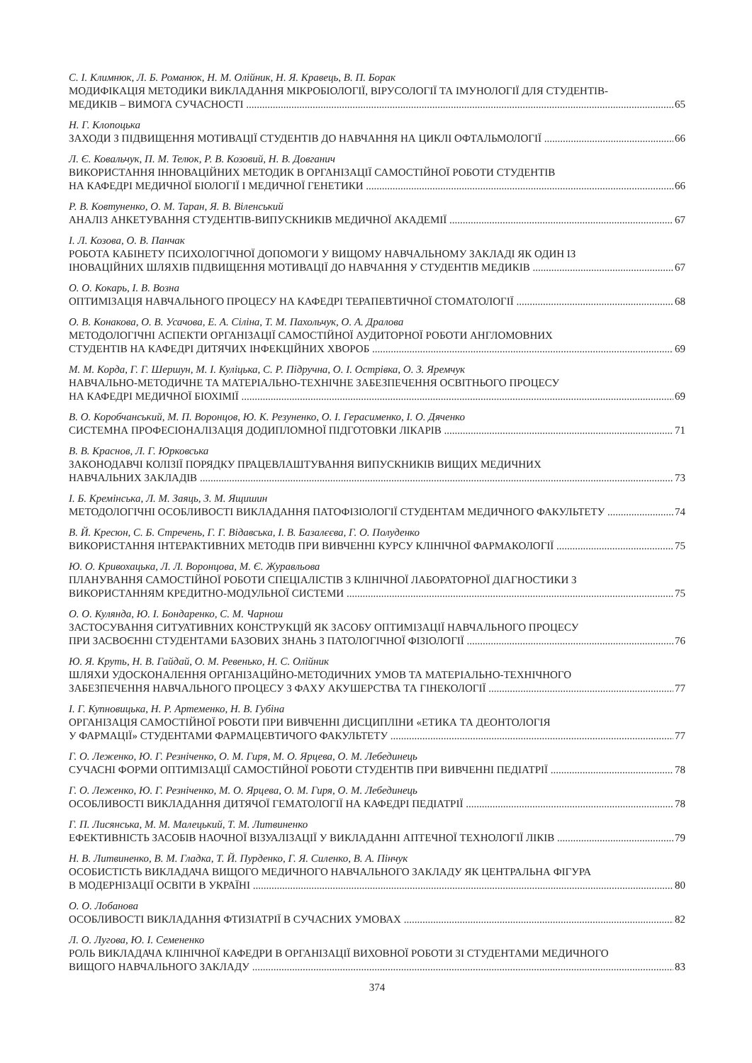С. І. Климнюк, Л. Б. Романюк, Н. М. Олійник, Н. Я. Кравець, В. П. Борак
МОДИФІКАЦІЯ МЕТОДИКИ ВИКЛАДАННЯ МІКРОБІОЛОГІЇ, ВІРУСОЛОГІЇ ТА ІМУНОЛОГІЇ ДЛЯ СТУДЕНТІВ-
МЕДИКІВ – ВИМОГА СУЧАСНОСТІ 65
Н. Г. Клопоцька
ЗАХОДИ З ПІДВИЩЕННЯ МОТИВАЦІЇ СТУДЕНТІВ ДО НАВЧАННЯ НА ЦИКЛІ ОФТАЛЬМОЛОГІЇ 66
Л. Є. Ковальчук, П. М. Телюк, Р. В. Козовий, Н. В. Довганич
ВИКОРИСТАННЯ ІННОВАЦІЙНИХ МЕТОДИК В ОРГАНІЗАЦІЇ САМОСТІЙНОЇ РОБОТИ СТУДЕНТІВ
НА КАФЕДРІ МЕДИЧНОЇ БІОЛОГІЇ І МЕДИЧНОЇ ГЕНЕТИКИ 66
Р. В. Ковтуненко, О. М. Таран, Я. В. Віленський
АНАЛІЗ АНКЕТУВАННЯ СТУДЕНТІВ-ВИПУСКНИКІВ МЕДИЧНОЇ АКАДЕМІЇ 67
І. Л. Козова, О. В. Панчак
РОБОТА КАБІНЕТУ ПСИХОЛОГІЧНОЇ ДОПОМОГИ У ВИЩОМУ НАВЧАЛЬНОМУ ЗАКЛАДІ ЯК ОДИН ІЗ
ІНОВАЦІЙНИХ ШЛЯХІВ ПІДВИЩЕННЯ МОТИВАЦІЇ ДО НАВЧАННЯ У СТУДЕНТІВ МЕДИКІВ 67
О. О. Кокарь, І. В. Возна
ОПТИМІЗАЦІЯ НАВЧАЛЬНОГО ПРОЦЕСУ НА КАФЕДРІ ТЕРАПЕВТИЧНОЇ СТОМАТОЛОГІЇ 68
О. В. Конакова, О. В. Усачова, Е. А. Сіліна, Т. М. Пахольчук, О. А. Дралова
МЕТОДОЛОГІЧНІ АСПЕКТИ ОРГАНІЗАЦІЇ САМОСТІЙНОЇ АУДИТОРНОЇ РОБОТИ АНГЛОМОВНИХ
СТУДЕНТІВ НА КАФЕДРІ ДИТЯЧИХ ІНФЕКЦІЙНИХ ХВОРОБ 69
М. М. Корда, Г. Г. Шершун, М. І. Куліцька, С. Р. Підручна, О. І. Острівка, О. З. Яремчук
НАВЧАЛЬНО-МЕТОДИЧНЕ ТА МАТЕРІАЛЬНО-ТЕХНІЧНЕ ЗАБЕЗПЕЧЕННЯ ОСВІТНЬОГО ПРОЦЕСУ
НА КАФЕДРІ МЕДИЧНОЇ БІОХІМІЇ 69
В. О. Коробчанський, М. П. Воронцов, Ю. К. Резуненко, О. І. Герасименко, І. О. Дяченко
СИСТЕМНА ПРОФЕСІОНАЛІЗАЦІЯ ДОДИПЛОМНОЇ ПІДГОТОВКИ ЛІКАРІВ 71
В. В. Краснов, Л. Г. Юрковська
ЗАКОНОДАВЧІ КОЛІЗІЇ ПОРЯДКУ ПРАЦЕВЛАШТУВАННЯ ВИПУСКНИКІВ ВИЩИХ МЕДИЧНИХ
НАВЧАЛЬНИХ ЗАКЛАДІВ 73
І. Б. Кремінська, Л. М. Заяць, З. М. Ящишин
МЕТОДОЛОГІЧНІ ОСОБЛИВОСТІ ВИКЛАДАННЯ ПАТОФІЗІОЛОГІЇ СТУДЕНТАМ МЕДИЧНОГО ФАКУЛЬТЕТУ 74
В. Й. Кресюн, С. Б. Стречень, Г. Г. Відавська, І. В. Базалєєва, Г. О. Полуденко
ВИКОРИСТАННЯ ІНТЕРАКТИВНИХ МЕТОДІВ ПРИ ВИВЧЕННІ КУРСУ КЛІНІЧНОЇ ФАРМАКОЛОГІЇ 75
Ю. О. Кривохацька, Л. Л. Воронцова, М. Є. Журавльова
ПЛАНУВАННЯ САМОСТІЙНОЇ РОБОТИ СПЕЦІАЛІСТІВ З КЛІНІЧНОЇ ЛАБОРАТОРНОЇ ДІАГНОСТИКИ З
ВИКОРИСТАННЯМ КРЕДИТНО-МОДУЛЬНОЇ СИСТЕМИ 75
О. О. Кулянда, Ю. І. Бондаренко, С. М. Чарнош
ЗАСТОСУВАННЯ СИТУАТИВНИХ КОНСТРУКЦІЙ ЯК ЗАСОБУ ОПТИМІЗАЦІЇ НАВЧАЛЬНОГО ПРОЦЕСУ
ПРИ ЗАСВОЄННІ СТУДЕНТАМИ БАЗОВИХ ЗНАНЬ З ПАТОЛОГІЧНОЇ ФІЗІОЛОГІЇ 76
Ю. Я. Круть, Н. В. Гайдай, О. М. Ревенько, Н. С. Олійник
ШЛЯХИ УДОСКОНАЛЕННЯ ОРГАНІЗАЦІЙНО-МЕТОДИЧНИХ УМОВ ТА МАТЕРІАЛЬНО-ТЕХНІЧНОГО
ЗАБЕЗПЕЧЕННЯ НАВЧАЛЬНОГО ПРОЦЕСУ З ФАХУ АКУШЕРСТВА ТА ГІНЕКОЛОГІЇ 77
І. Г. Купновицька, Н. Р. Артеменко, Н. В. Губіна
ОРГАНІЗАЦІЯ САМОСТІЙНОЇ РОБОТИ ПРИ ВИВЧЕННІ ДИСЦИПЛІНИ «ЕТИКА ТА ДЕОНТОЛОГІЯ
У ФАРМАЦІЇ» СТУДЕНТАМИ ФАРМАЦЕВТИЧОГО ФАКУЛЬТЕТУ 77
Г. О. Леженко, Ю. Г. Резніченко, О. М. Гиря, М. О. Ярцева, О. М. Лебединець
СУЧАСНІ ФОРМИ ОПТИМІЗАЦІЇ САМОСТІЙНОЇ РОБОТИ СТУДЕНТІВ ПРИ ВИВЧЕННІ ПЕДІАТРІЇ 78
Г. О. Леженко, Ю. Г. Резніченко, М. О. Ярцева, О. М. Гиря, О. М. Лебединець
ОСОБЛИВОСТІ ВИКЛАДАННЯ ДИТЯЧОЇ ГЕМАТОЛОГІЇ НА КАФЕДРІ ПЕДІАТРІЇ 78
Г. П. Лисянська, М. М. Малецький, Т. М. Литвиненко
ЕФЕКТИВНІСТЬ ЗАСОБІВ НАОЧНОЇ ВІЗУАЛІЗАЦІЇ У ВИКЛАДАННІ АПТЕЧНОЇ ТЕХНОЛОГІЇ ЛІКІВ 79
Н. В. Литвиненко, В. М. Гладка, Т. Й. Пурденко, Г. Я. Силенко, В. А. Пінчук
ОСОБИСТІСТЬ ВИКЛАДАЧА ВИЩОГО МЕДИЧНОГО НАВЧАЛЬНОГО ЗАКЛАДУ ЯК ЦЕНТРАЛЬНА ФІГУРА
В МОДЕРНІЗАЦІЇ ОСВІТИ В УКРАЇНІ 80
О. О. Лобанова
ОСОБЛИВОСТІ ВИКЛАДАННЯ ФТИЗІАТРІЇ В СУЧАСНИХ УМОВАХ 82
Л. О. Лугова, Ю. І. Семененко
РОЛЬ ВИКЛАДАЧА КЛІНІЧНОЇ КАФЕДРИ В ОРГАНІЗАЦІЇ ВИХОВНОЇ РОБОТИ ЗІ СТУДЕНТАМИ МЕДИЧНОГО
ВИЩОГО НАВЧАЛЬНОГО ЗАКЛАДУ 83
374